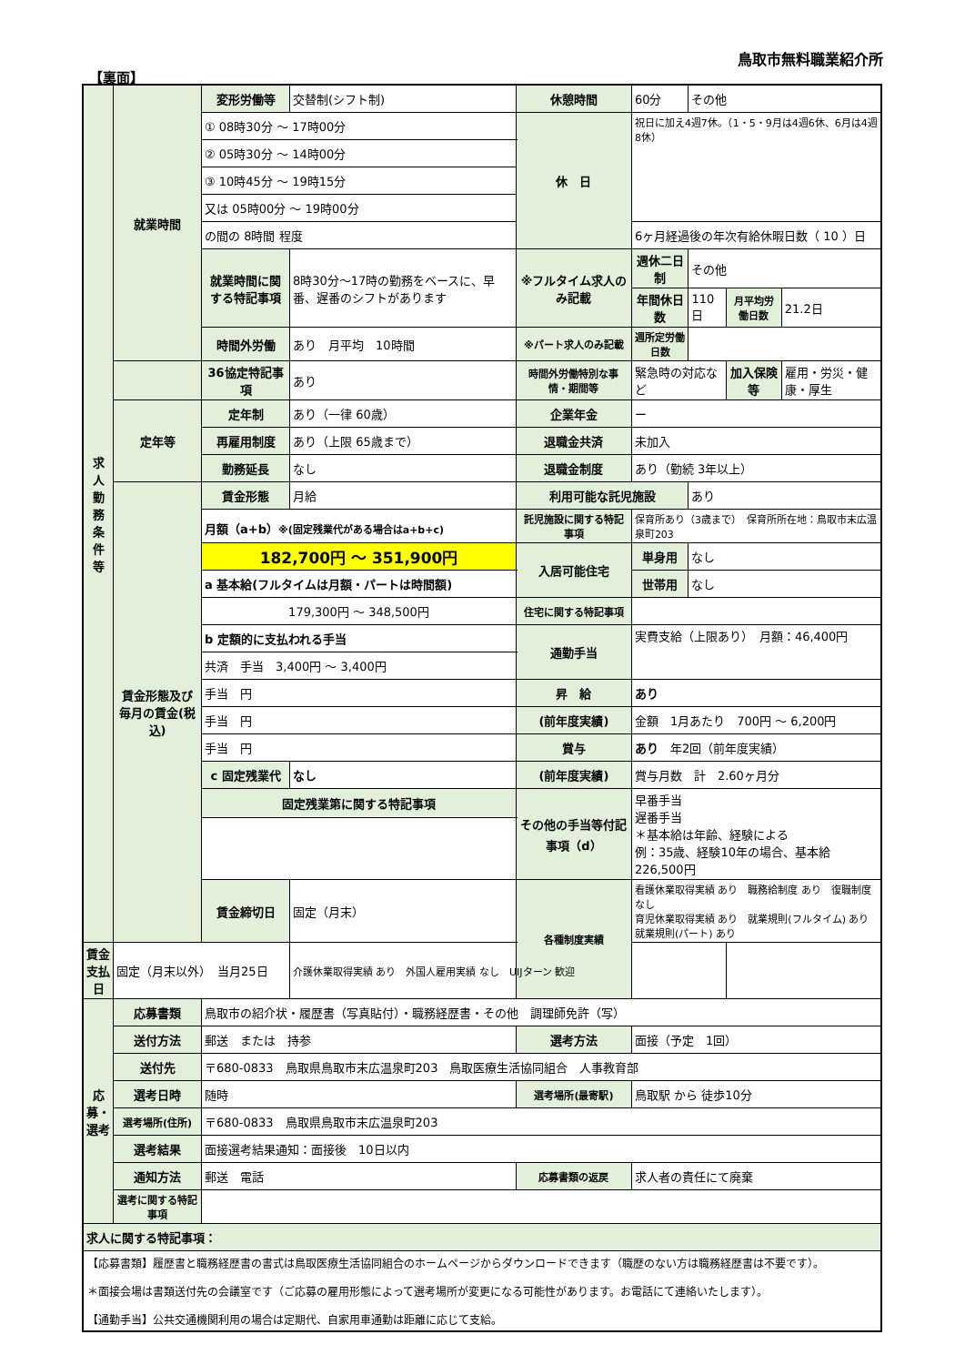鳥取市無料職業紹介所
【裏面】
| 求 人 勤 務 条 件 等 | 就業時間 | 変形労働等 | 交替制(シフト制) | 休憩時間 | 60分 | その他 | | |
| | | ① 08時30分 ～ 17時00分 | | 休 日 | 祝日に加え4週7休。（1・5・9月は4週6休、6月は4週8休） | | | |
| | | ② 05時30分 ～ 14時00分 | | | | | | |
| | | ③ 10時45分 ～ 19時15分 | | | | | | |
| | | 又は 05時00分 ～ 19時00分 | | | | | | |
| | | の間の 8時間 程度 | | | 6ヶ月経過後の年次有給休暇日数（ 10 ）日 | | | |
| | | 就業時間に関する特記事項 | 8時30分～17時の勤務をベースに、早番、遅番のシフトがあります | ※フルタイム求人のみ記載 | 週休二日制 | その他 | | |
| | | | | | 年間休日数 | 110日 | 月平均労働日数 | 21.2日 |
| | | 時間外労働 | あり 月平均 10時間 | ※パート求人のみ記載 | 週所定労働日数 | | | |
| | | 36協定特記事項 | あり | 時間外労働特別な事情・期間等 | 緊急時の対応など | | 加入保険等 | 雇用・労災・健康・厚生 |
| | 定年等 | 定年制 | あり（一律 60歳） | 企業年金 | ー | | | |
| | | 再雇用制度 | あり（上限 65歳まで） | 退職金共済 | 未加入 | | | |
| | | 勤務延長 | なし | 退職金制度 | あり（勤続 3年以上） | | | |
| | 賃金形態及び毎月の賃金(税込) | 賃金形態 | 月給 | 利用可能な託児施設 | | あり | | |
| | | 月額（a+b） ※(固定残業代がある場合はa+b+c) | | 託児施設に関する特記事項 | 保育所あり（3歳まで） 保育所所在地：鳥取市末広温泉町203 | | | |
| | | 182,700円 ～ 351,900円 | | 入居可能住宅 | 単身用 | なし | | |
| | | a 基本給(フルタイムは月額・パートは時間額) | | | 世帯用 | なし | | |
| | | 179,300円 ～ 348,500円 | | 住宅に関する特記事項 | | | | |
| | | b 定額的に支払われる手当 | | 通勤手当 | 実費支給（上限あり） 月額：46,400円 | | | |
| | | 共済 手当 3,400円 ～ 3,400円 | | | | | | |
| | | 手当 円 | | 昇 給 | あり | | | |
| | | 手当 円 | | (前年度実績) | 金額 1月あたり 700円 ～ 6,200円 | | | |
| | | 手当 円 | | 賞与 | あり 年2回（前年度実績） | | | |
| | | c 固定残業代 | なし | (前年度実績) | 賞与月数 計 2.60ヶ月分 | | | |
| | | 固定残業第に関する特記事項 | | その他の手当等付記事項（d） | 早番手当 遅番手当 ＊基本給は年齢、経験による 例：35歳、経験10年の場合、基本給 226,500円 | | | |
| | | 賃金締切日 | 固定（月末） | 各種制度実績 | 看護休業取得実績 あり 職務給制度 あり 復職制度 なし 育児休業取得実績 あり 就業規則(フルタイム) あり 就業規則(パート) あり | | | |
| 賃金支払日 | 固定（月末以外） 当月25日 | | 介護休業取得実績 あり 外国人雇用実績 なし UIJターン 歓迎 | | | | | |
| 応募・選考 | 応募書類 | 鳥取市の紹介状・履歴書（写真貼付）・職務経歴書・その他 調理師免許（写） | | | | | | |
| | 送付方法 | 郵送 または 持参 | | 選考方法 | 面接（予定 1回） | | | |
| | 送付先 | 〒680-0833 鳥取県鳥取市末広温泉町203 鳥取医療生活協同組合 人事教育部 | | | | | | |
| | 選考日時 | 随時 | | 選考場所(最寄駅) | 鳥取駅 から 徒歩10分 | | | |
| | 選考場所(住所) | 〒680-0833 鳥取県鳥取市末広温泉町203 | | | | | | |
| | 選考結果 | 面接選考結果通知：面接後 10日以内 | | | | | | |
| | 通知方法 | 郵送 電話 | | 応募書類の返戻 | 求人者の責任にて廃棄 | | | |
| | 選考に関する特記事項 | | | | | | | |
| 求人に関する特記事項： | | | | | | | | |
| 【応募書類】履歴書と職務経歴書の書式は鳥取医療生活協同組合のホームページからダウンロードできます（職歴のない方は職務経歴書は不要です）。 ＊面接会場は書類送付先の会議室です（ご応募の雇用形態によって選考場所が変更になる可能性があります。お電話にて連絡いたします）。 【通勤手当】公共交通機関利用の場合は定期代、自家用車通勤は距離に応じて支給。 | | | | | | | | |